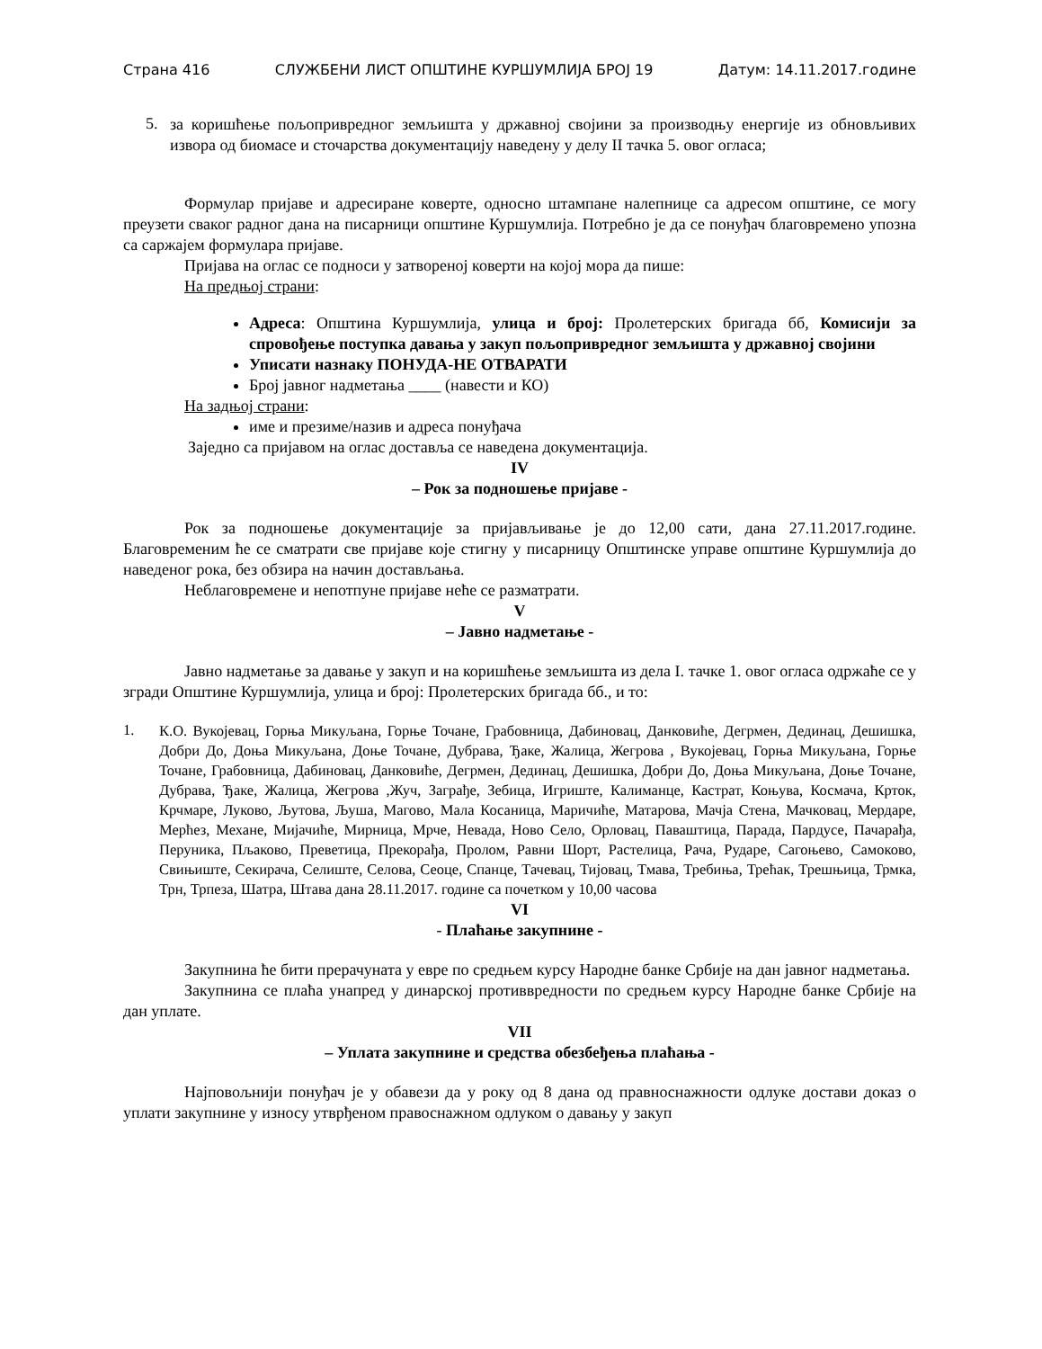Страна 416 СЛУЖБЕНИ ЛИСТ ОПШТИНЕ КУРШУМЛИЈА БРОЈ 19 Датум: 14.11.2017.године
5.
за коришћење пољопривредног земљишта у државној својини за производњу енергије из обновљивих извора од биомасе и сточарства документацију наведену у делу II тачка 5. овог огласа;
Формулар пријаве и адресиране коверте, односно штампане налепнице са адресом општине, се могу преузети сваког радног дана на писарници општине Куршумлија. Потребно је да се понуђач благовремено упозна са саржајем формулара пријаве.
Пријава на оглас се подноси у затвореној коверти на којој мора да пише:
На предњој страни:
Адреса: Општина Куршумлија, улица и број: Пролетерских бригада бб, Комисији за спровођење поступка давања у закуп пољопривредног земљишта у државној својини
Уписати назнаку ПОНУДА-НЕ ОТВАРАТИ
Број јавног надметања ____ (навести и КО)
На задњој страни:
име и презиме/назив и адреса понуђача
Заједно са пријавом на оглас доставља се наведена документација.
IV
– Рок за подношење пријаве -
Рок за подношење документације за пријављивање је до 12,00 сати, дана 27.11.2017.године. Благовременим ће се сматрати све пријаве које стигну у писарницу Општинске управе општине Куршумлија до наведеног рока, без обзира на начин достављања.
Неблаговремене и непотпуне пријаве неће се разматрати.
V
– Јавно надметање -
Јавно надметање за давање у закуп и на коришћење земљишта из дела I. тачке 1. овог огласа одржаће се у згради Општине Куршумлија, улица и број: Пролетерских бригада бб., и то:
1.
К.О. Вукојевац, Горња Микуљана, Горње Точане, Грабовница, Дабиновац, Данковиће, Дегрмен, Дединац, Дешишка, Добри До, Доња Микуљана, Доње Точане, Дубрава, Ђаке, Жалица, Жегрова , Вукојевац, Горња Микуљана, Горње Точане, Грабовница, Дабиновац, Данковиће, Дегрмен, Дединац, Дешишка, Добри До, Доња Микуљана, Доње Точане, Дубрава, Ђаке, Жалица, Жегрова ,Жуч, Заграђе, Зебица, Игриште, Калиманце, Кастрат, Коњува, Космача, Крток, Крчмаре, Луково, Љутова, Љуша, Магово, Мала Косаница, Маричиће, Матарова, Мачја Стена, Мачковац, Мердаре, Мерћез, Механе, Мијачиће, Мирница, Мрче, Невада, Ново Село, Орловац, Паваштица, Парада, Пардусе, Пачарађа, Перуника, Пљаково, Преветица, Прекорађа, Пролом, Равни Шорт, Растелица, Рача, Рударе, Сагоњево, Самоково, Свињиште, Секирача, Селиште, Селова, Сеоце, Спанце, Тачевац, Тијовац, Тмава, Требиња, Трећак, Трешњица, Трмка, Трн, Трпеза, Шатра, Штава дана 28.11.2017. године са почетком у 10,00 часова
VI
- Плаћање закупнине -
Закупнина ће бити прерачуната у евре по средњем курсу Народне банке Србије на дан јавног надметања.
Закупнина се плаћа унапред у динарској противвредности по средњем курсу Народне банке Србије на дан уплате.
VII
– Уплата закупнине и средства обезбеђења плаћања -
Најповољнији понуђач је у обавези да у року од 8 дана од правноснажности одлуке достави доказ о уплати закупнине у износу утврђеном правоснажном одлуком о давању у закуп